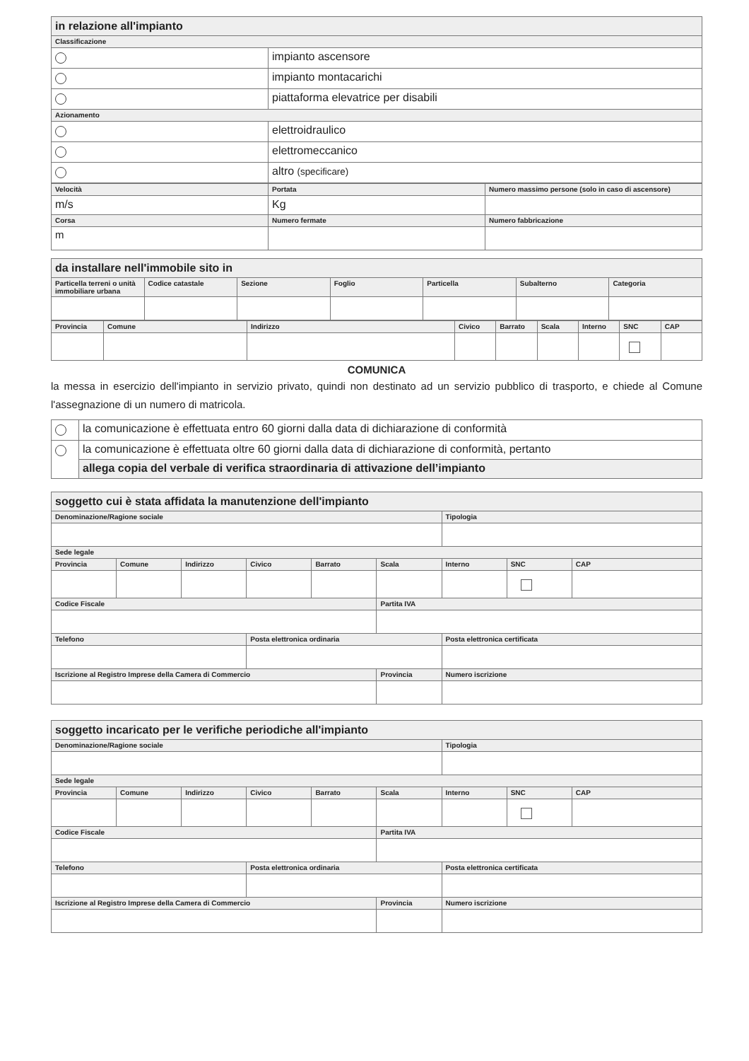| in relazione all'impianto | |
| Classificazione | |
| | impianto ascensore |
| | impianto montacarichi |
| | piattaforma elevatrice per disabili |
| Azionamento | |
| | elettroidraulico |
| | elettromeccanico |
| | altro (specificare) |
| Velocità | Portata | Numero massimo persone (solo in caso di ascensore) |
| --- | --- | --- |
| m/s | Kg | |
| Corsa | Numero fermate | Numero fabbricazione |
| m | | |
| da installare nell'immobile sito in | | | | | | |
| Particella terreni o unità immobiliare urbana | Codice catastale | Sezione | Foglio | Particella | Subalterno | Categoria |
| Provincia | Comune | Indirizzo | Civico | Barrato | Scala | Interno | SNC | CAP |
| --- | --- | --- | --- | --- | --- | --- | --- | --- |
COMUNICA
la messa in esercizio dell'impianto in servizio privato, quindi non destinato ad un servizio pubblico di trasporto, e chiede al Comune l'assegnazione di un numero di matricola.
| | la comunicazione è effettuata entro 60 giorni dalla data di dichiarazione di conformità |
| | la comunicazione è effettuata oltre 60 giorni dalla data di dichiarazione di conformità, pertanto |
| | allega copia del verbale di verifica straordinaria di attivazione dell’impianto |
| soggetto cui è stata affidata la manutenzione dell'impianto | | | | | | | | |
| Denominazione/Ragione sociale | | | | | | Tipologia | | |
| Sede legale | | | | | | | | |
| Provincia | Comune | Indirizzo | Civico | Barrato | Scala | Interno | SNC | CAP |
| Codice Fiscale | | | | | Partita IVA | | | |
| Telefono | | | Posta elettronica ordinaria | | | Posta elettronica certificata | | |
| Iscrizione al Registro Imprese della Camera di Commercio | | | | | Provincia | Numero iscrizione | | |
| soggetto incaricato per le verifiche periodiche all'impianto | | | | | | | | |
| Denominazione/Ragione sociale | | | | | | Tipologia | | |
| Sede legale | | | | | | | | |
| Provincia | Comune | Indirizzo | Civico | Barrato | Scala | Interno | SNC | CAP |
| Codice Fiscale | | | | | Partita IVA | | | |
| Telefono | | | Posta elettronica ordinaria | | | Posta elettronica certificata | | |
| Iscrizione al Registro Imprese della Camera di Commercio | | | | | Provincia | Numero iscrizione | | |